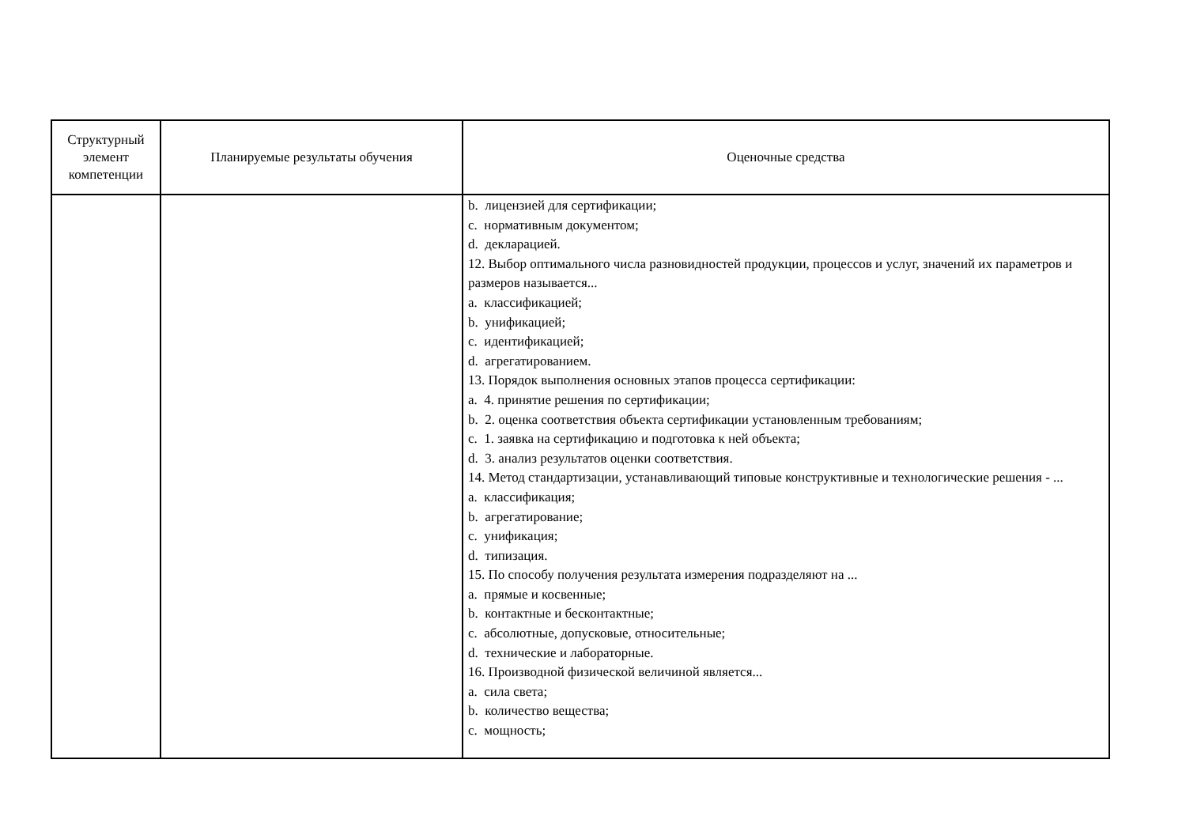| Структурный элемент компетенции | Планируемые результаты обучения | Оценочные средства |
| --- | --- | --- |
| | | b. лицензией для сертификации; c. нормативным документом; d. декларацией. 12. Выбор оптимального числа разновидностей продукции, процессов и услуг, значений их параметров и размеров называется... a. классификацией; b. унификацией; c. идентификацией; d. агрегатированием. 13. Порядок выполнения основных этапов процесса сертификации: a. 4. принятие решения по сертификации; b. 2. оценка соответствия объекта сертификации установленным требованиям; c. 1. заявка на сертификацию и подготовка к ней объекта; d. 3. анализ результатов оценки соответствия. 14. Метод стандартизации, устанавливающий типовые конструктивные и технологические решения - ... a. классификация; b. агрегатирование; c. унификация; d. типизация. 15. По способу получения результата измерения подразделяют на ... a. прямые и косвенные; b. контактные и бесконтактные; c. абсолютные, допусковые, относительные; d. технические и лабораторные. 16. Производной физической величиной является... a. сила света; b. количество вещества; c. мощность; |